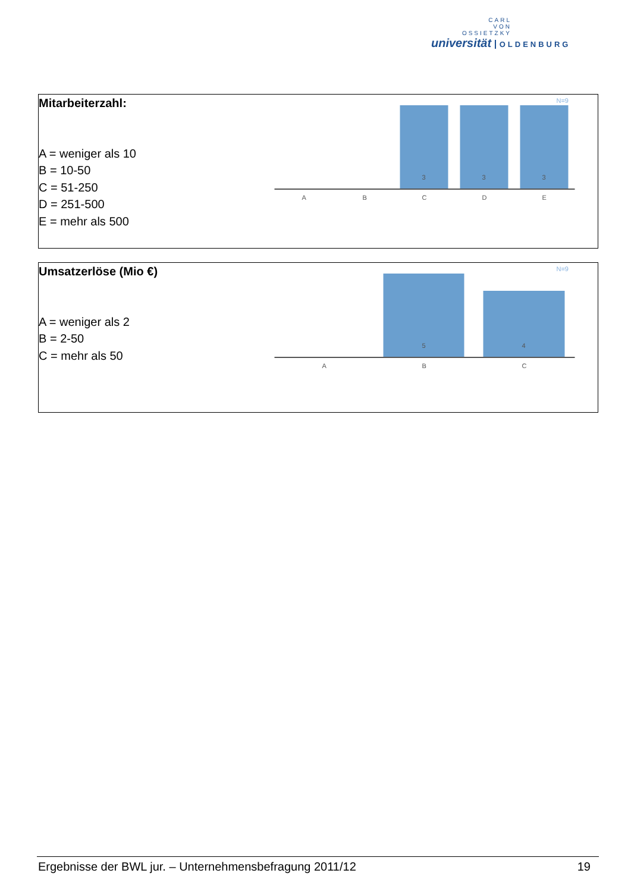CARL
VON
OSSIETZKY
universität OLDENBURG
Mitarbeiterzahl:
A = weniger als 10
B = 10-50
C = 51-250
D = 251-500
E = mehr als 500
N=9
3
3
3
A
B
C
D
E
Umsatzerlöse (Mio €)
A = weniger als 2
B = 2-50
C = mehr als 50
N=9
5
4
A
B
C
Ergebnisse der BWL jur. – Unternehmensbefragung 2011/12 19